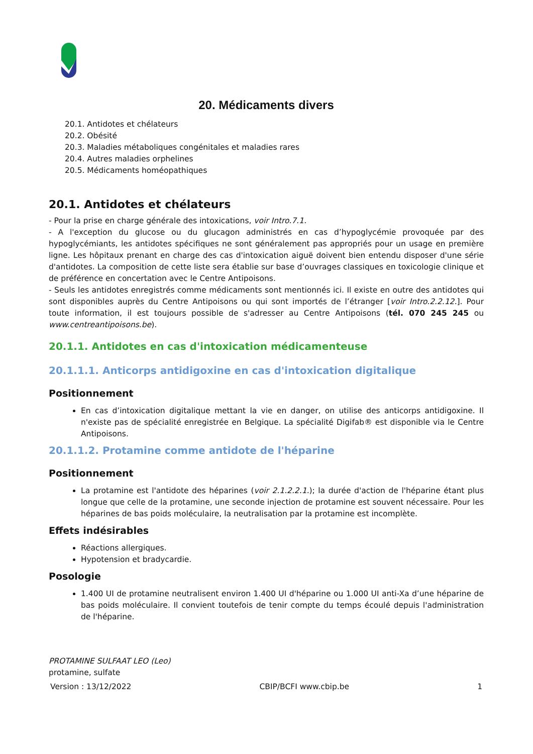20. Médicaments divers
20.1. Antidotes et chélateurs
20.2. Obésité
20.3. Maladies métaboliques congénitales et maladies rares
20.4. Autres maladies orphelines
20.5. Médicaments homéopathiques
20.1. Antidotes et chélateurs
- Pour la prise en charge générale des intoxications, voir Intro.7.1.
- A l'exception du glucose ou du glucagon administrés en cas d’hypoglycémie provoquée par des hypoglycémiants, les antidotes spécifiques ne sont généralement pas appropriés pour un usage en première ligne. Les hôpitaux prenant en charge des cas d'intoxication aiguë doivent bien entendu disposer d'une série d'antidotes. La composition de cette liste sera établie sur base d’ouvrages classiques en toxicologie clinique et de préférence en concertation avec le Centre Antipoisons.
- Seuls les antidotes enregistrés comme médicaments sont mentionnés ici. Il existe en outre des antidotes qui sont disponibles auprès du Centre Antipoisons ou qui sont importés de l’étranger [voir Intro.2.2.12.]. Pour toute information, il est toujours possible de s'adresser au Centre Antipoisons (tél. 070 245 245 ou www.centreantipoisons.be).
20.1.1. Antidotes en cas d'intoxication médicamenteuse
20.1.1.1. Anticorps antidigoxine en cas d'intoxication digitalique
Positionnement
En cas d’intoxication digitalique mettant la vie en danger, on utilise des anticorps antidigoxine. Il n'existe pas de spécialité enregistrée en Belgique. La spécialité Digifab® est disponible via le Centre Antipoisons.
20.1.1.2. Protamine comme antidote de l'héparine
Positionnement
La protamine est l'antidote des héparines (voir 2.1.2.2.1.); la durée d'action de l'héparine étant plus longue que celle de la protamine, une seconde injection de protamine est souvent nécessaire. Pour les héparines de bas poids moléculaire, la neutralisation par la protamine est incomplète.
Effets indésirables
Réactions allergiques.
Hypotension et bradycardie.
Posologie
1.400 UI de protamine neutralisent environ 1.400 UI d'héparine ou 1.000 UI anti-Xa d’une héparine de bas poids moléculaire. Il convient toutefois de tenir compte du temps écoulé depuis l'administration de l'héparine.
PROTAMINE SULFAAT LEO (Leo)
protamine, sulfate
Version : 13/12/2022 CBIP/BCFI www.cbip.be 1